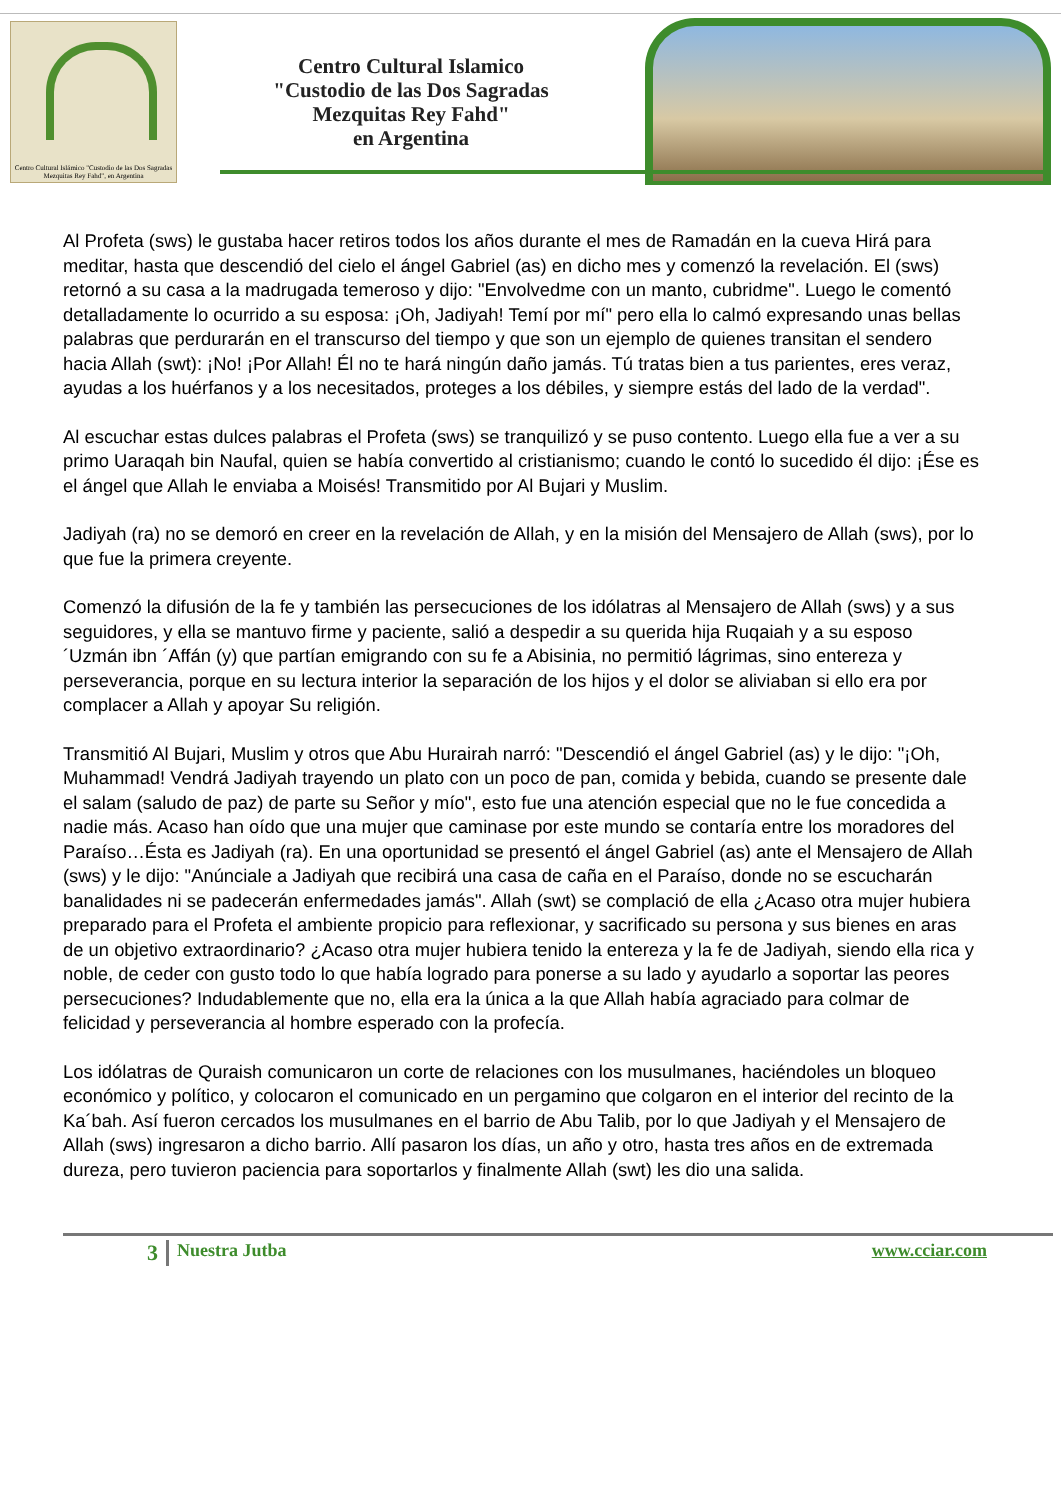Centro Cultural Islámico "Custodio de las Dos Sagradas Mezquitas Rey Fahd", en Argentina
Centro Cultural Islamico
"Custodio de las Dos Sagradas
Mezquitas Rey Fahd"
en Argentina
Al Profeta (sws) le gustaba hacer retiros todos los años durante el mes de Ramadán en la cueva Hirá para meditar, hasta que descendió del cielo el ángel Gabriel (as) en dicho mes y comenzó la revelación. El (sws) retornó a su casa a la madrugada temeroso y dijo: "Envolvedme con un manto, cubridme". Luego le comentó detalladamente lo ocurrido a su esposa: ¡Oh, Jadiyah! Temí por mí" pero ella lo calmó expresando unas bellas palabras que perdurarán en el transcurso del tiempo y que son un ejemplo de quienes transitan el sendero hacia Allah (swt): ¡No! ¡Por Allah! Él no te hará ningún daño jamás. Tú tratas bien a tus parientes, eres veraz, ayudas a los huérfanos y a los necesitados, proteges a los débiles, y siempre estás del lado de la verdad".
Al escuchar estas dulces palabras el Profeta (sws) se tranquilizó y se puso contento. Luego ella fue a ver a su primo Uaraqah bin Naufal, quien se había convertido al cristianismo; cuando le contó lo sucedido él dijo: ¡Ése es el ángel que Allah le enviaba a Moisés! Transmitido por Al Bujari y Muslim.
Jadiyah (ra) no se demoró en creer en la revelación de Allah, y en la misión del Mensajero de Allah (sws), por lo que fue la primera creyente.
Comenzó la difusión de la fe y también las persecuciones de los idólatras al Mensajero de Allah (sws) y a sus seguidores, y ella se mantuvo firme y paciente, salió a despedir a su querida hija Ruqaiah y a su esposo ´Uzmán ibn ´Affán (y) que partían emigrando con su fe a Abisinia, no permitió lágrimas, sino entereza y perseverancia, porque en su lectura interior la separación de los hijos y el dolor se aliviaban si ello era por complacer a Allah y apoyar Su religión.
Transmitió Al Bujari, Muslim y otros que Abu Hurairah narró: "Descendió el ángel Gabriel (as) y le dijo: "¡Oh, Muhammad! Vendrá Jadiyah trayendo un plato con un poco de pan, comida y bebida, cuando se presente dale el salam (saludo de paz) de parte su Señor y mío", esto fue una atención especial que no le fue concedida a nadie más. Acaso han oído que una mujer que caminase por este mundo se contaría entre los moradores del Paraíso…Ésta es Jadiyah (ra). En una oportunidad se presentó el ángel Gabriel (as) ante el Mensajero de Allah (sws) y le dijo: "Anúnciale a Jadiyah que recibirá una casa de caña en el Paraíso, donde no se escucharán banalidades ni se padecerán enfermedades jamás". Allah (swt) se complació de ella ¿Acaso otra mujer hubiera preparado para el Profeta el ambiente propicio para reflexionar, y sacrificado su persona y sus bienes en aras de un objetivo extraordinario? ¿Acaso otra mujer hubiera tenido la entereza y la fe de Jadiyah, siendo ella rica y noble, de ceder con gusto todo lo que había logrado para ponerse a su lado y ayudarlo a soportar las peores persecuciones? Indudablemente que no, ella era la única a la que Allah había agraciado para colmar de felicidad y perseverancia al hombre esperado con la profecía.
Los idólatras de Quraish comunicaron un corte de relaciones con los musulmanes, haciéndoles un bloqueo económico y político, y colocaron el comunicado en un pergamino que colgaron en el interior del recinto de la Ka´bah. Así fueron cercados los musulmanes en el barrio de Abu Talib, por lo que Jadiyah y el Mensajero de Allah (sws) ingresaron a dicho barrio. Allí pasaron los días, un año y otro, hasta tres años en de extremada dureza, pero tuvieron paciencia para soportarlos y finalmente Allah (swt) les dio una salida.
3 Nuestra Jutba www.cciar.com